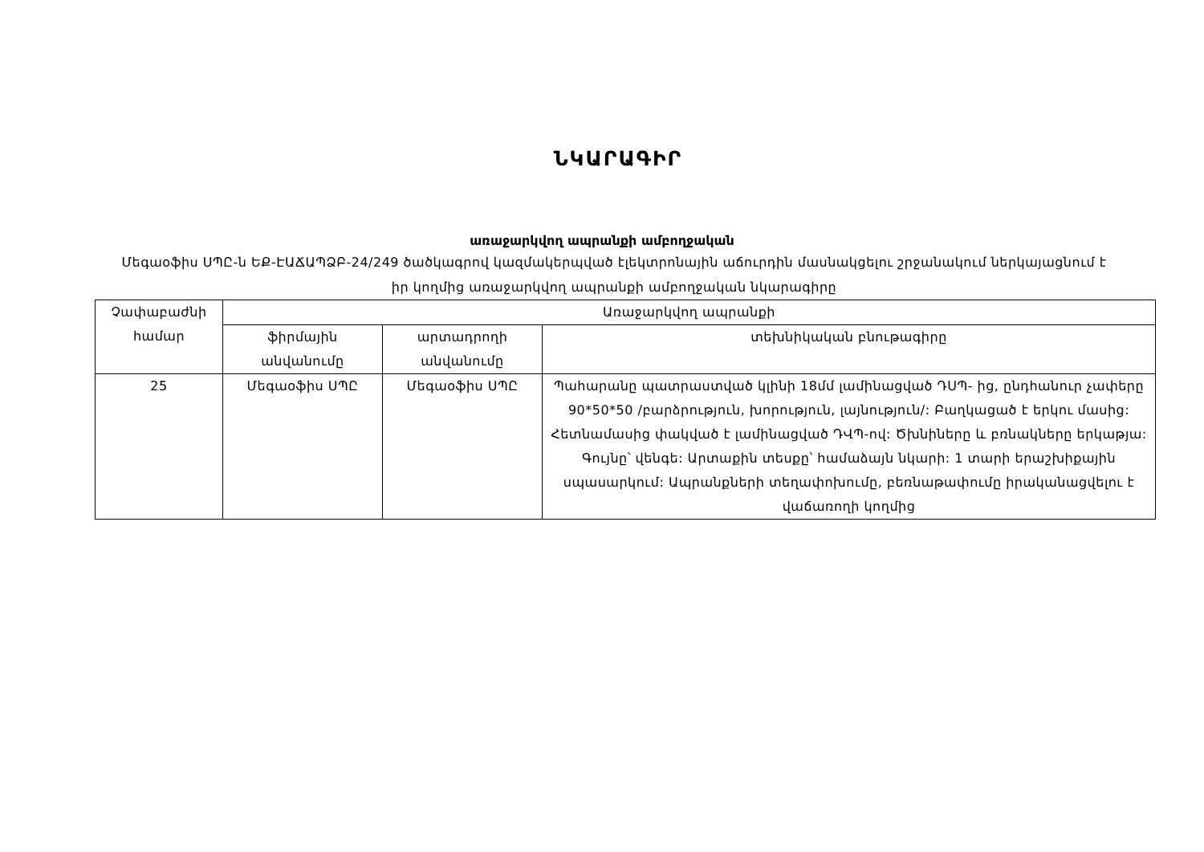ՆԿԱՐԱԳԻՐ
առաջարկվող ապրանքի ամբողջական
Մեգաօֆիս ՍՊԸ-ն ԵՔ-ԷԱՃԱՊՁԲ-24/249 ծածկագրով կազմակերպված էլեկտրոնային աճուրդին մասնակցելու շրջանակում ներկայացնում է իր կողմից առաջարկվող ապրանքի ամբողջական նկարագիրը
| Չափաբաժնի համար | Առաջարկվող ապրանքի | | |
| --- | --- | --- | --- |
| | ֆիրմային անվանումը | արտադրողի անվանումը | տեխնիկական բնութագիրը |
| 25 | Մեգաօֆիս ՍՊԸ | Մեգաօֆիս ՍՊԸ | Պահարանը պատրաստված կլինի 18մմ լամինացված ԴՍՊ- ից, ընդհանուր չափերը 90*50*50 /բարձրություն, խորություն, լայնություն/: Բաղկացած է երկու մասից: Հետնամասից փակված է լամինացված ԴՎՊ-ով: Ծխնիները և բռնակները երկաթյա: Գույնը՝ վենգե: Արտաքին տեսքը՝ համաձայն նկարի: 1 տարի երաշխիքային սպասարկում: Ապրանքների տեղափոխումը, բեռնաթափումը իրականացվելու է վաճառողի կողմից |